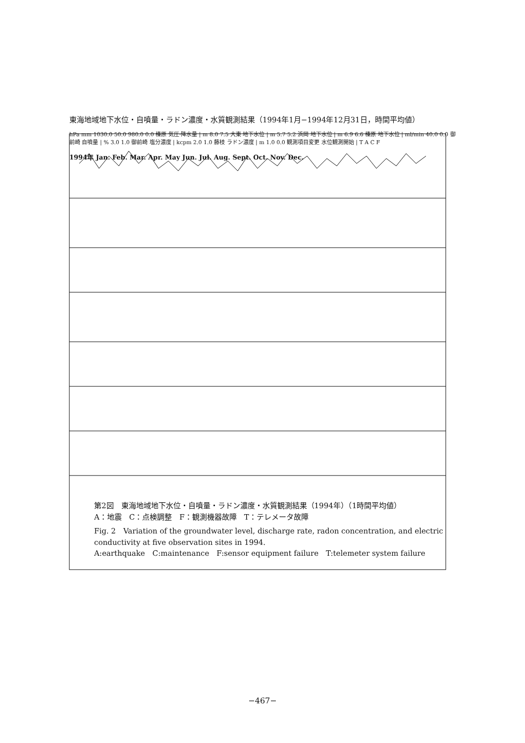東海地域地下水位・自噴量・ラドン濃度・水質観測結果（1994年1月−1994年12月31日，時間平均値）
hPa mm 1030.0 50.0 980.0 0.0 榛原 気圧·降水量 | m 8.0 7.5 大東 地下水位 | m 5.7 5.2 浜岡 地下水位 | m 6.9 6.6 榛原 地下水位 | ml/min 40.0 0.0 御前崎 自噴量 | % 3.0 1.0 御前崎 塩分濃度 | kcpm 2.0 1.0 藤枝 ラドン濃度 | m 1.0 0.0 観測項目変更 水位観測開始 | T A C F
1994年 Jan. Feb. Mar. Apr. May Jun. Jul. Aug. Sept. Oct. Nov. Dec.
第2図　東海地域地下水位・自噴量・ラドン濃度・水質観測結果（1994年）（1時間平均値）
A：地震　C：点検調整　F：観測機器故障　T：テレメータ故障
Fig. 2　Variation of the groundwater level, discharge rate, radon concentration, and electric conductivity at five observation sites in 1994.
A:earthquake　C:maintenance　F:sensor equipment failure　T:telemeter system failure
−467−